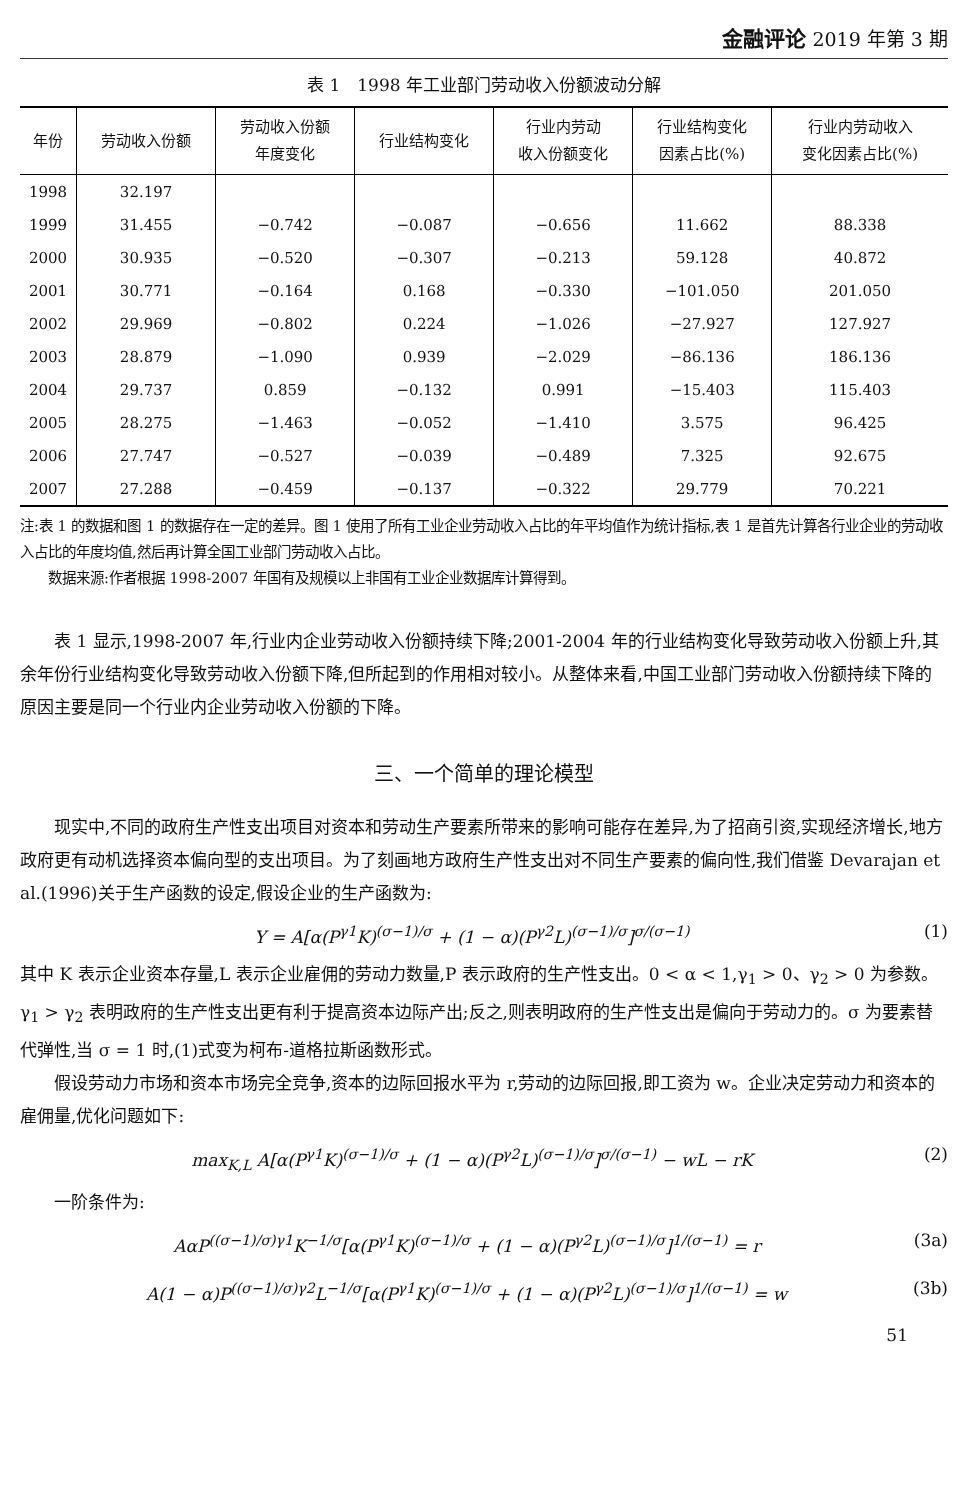金融评论 2019 年第 3 期
表 1　1998 年工业部门劳动收入份额波动分解
| 年份 | 劳动收入份额 | 劳动收入份额 年度变化 | 行业结构变化 | 行业内劳动 收入份额变化 | 行业结构变化 因素占比(%) | 行业内劳动收入 变化因素占比(%) |
| --- | --- | --- | --- | --- | --- | --- |
| 1998 | 32.197 | | | | | |
| 1999 | 31.455 | −0.742 | −0.087 | −0.656 | 11.662 | 88.338 |
| 2000 | 30.935 | −0.520 | −0.307 | −0.213 | 59.128 | 40.872 |
| 2001 | 30.771 | −0.164 | 0.168 | −0.330 | −101.050 | 201.050 |
| 2002 | 29.969 | −0.802 | 0.224 | −1.026 | −27.927 | 127.927 |
| 2003 | 28.879 | −1.090 | 0.939 | −2.029 | −86.136 | 186.136 |
| 2004 | 29.737 | 0.859 | −0.132 | 0.991 | −15.403 | 115.403 |
| 2005 | 28.275 | −1.463 | −0.052 | −1.410 | 3.575 | 96.425 |
| 2006 | 27.747 | −0.527 | −0.039 | −0.489 | 7.325 | 92.675 |
| 2007 | 27.288 | −0.459 | −0.137 | −0.322 | 29.779 | 70.221 |
注:表 1 的数据和图 1 的数据存在一定的差异。图 1 使用了所有工业企业劳动收入占比的年平均值作为统计指标,表 1 是首先计算各行业企业的劳动收入占比的年度均值,然后再计算全国工业部门劳动收入占比。
　　数据来源:作者根据 1998-2007 年国有及规模以上非国有工业企业数据库计算得到。
表 1 显示,1998-2007 年,行业内企业劳动收入份额持续下降;2001-2004 年的行业结构变化导致劳动收入份额上升,其余年份行业结构变化导致劳动收入份额下降,但所起到的作用相对较小。从整体来看,中国工业部门劳动收入份额持续下降的原因主要是同一个行业内企业劳动收入份额的下降。
三、一个简单的理论模型
现实中,不同的政府生产性支出项目对资本和劳动生产要素所带来的影响可能存在差异,为了招商引资,实现经济增长,地方政府更有动机选择资本偏向型的支出项目。为了刻画地方政府生产性支出对不同生产要素的偏向性,我们借鉴 Devarajan et al.(1996)关于生产函数的设定,假设企业的生产函数为:
Y = A[α(P<sup>γ1</sup>K)<sup>(σ−1)/σ</sup> + (1 − α)(P<sup>γ2</sup>L)<sup>(σ−1)/σ</sup>]<sup>σ/(σ−1)</sup> (1)
其中 K 表示企业资本存量,L 表示企业雇佣的劳动力数量,P 表示政府的生产性支出。0 < α < 1,γ<sub>1</sub> > 0、γ<sub>2</sub> > 0 为参数。γ<sub>1</sub> > γ<sub>2</sub> 表明政府的生产性支出更有利于提高资本边际产出;反之,则表明政府的生产性支出是偏向于劳动力的。σ 为要素替代弹性,当 σ = 1 时,(1)式变为柯布-道格拉斯函数形式。
假设劳动力市场和资本市场完全竞争,资本的边际回报水平为 r,劳动的边际回报,即工资为 w。企业决定劳动力和资本的雇佣量,优化问题如下:
max<sub>K,L</sub> A[α(P<sup>γ1</sup>K)<sup>(σ−1)/σ</sup> + (1 − α)(P<sup>γ2</sup>L)<sup>(σ−1)/σ</sup>]<sup>σ/(σ−1)</sup> − wL − rK (2)
一阶条件为:
AαP<sup>((σ−1)/σ)γ1</sup>K<sup>−1/σ</sup>[α(P<sup>γ1</sup>K)<sup>(σ−1)/σ</sup> + (1 − α)(P<sup>γ2</sup>L)<sup>(σ−1)/σ</sup>]<sup>1/(σ−1)</sup> = r (3a)
A(1 − α)P<sup>((σ−1)/σ)γ2</sup>L<sup>−1/σ</sup>[α(P<sup>γ1</sup>K)<sup>(σ−1)/σ</sup> + (1 − α)(P<sup>γ2</sup>L)<sup>(σ−1)/σ</sup>]<sup>1/(σ−1)</sup> = w (3b)
51